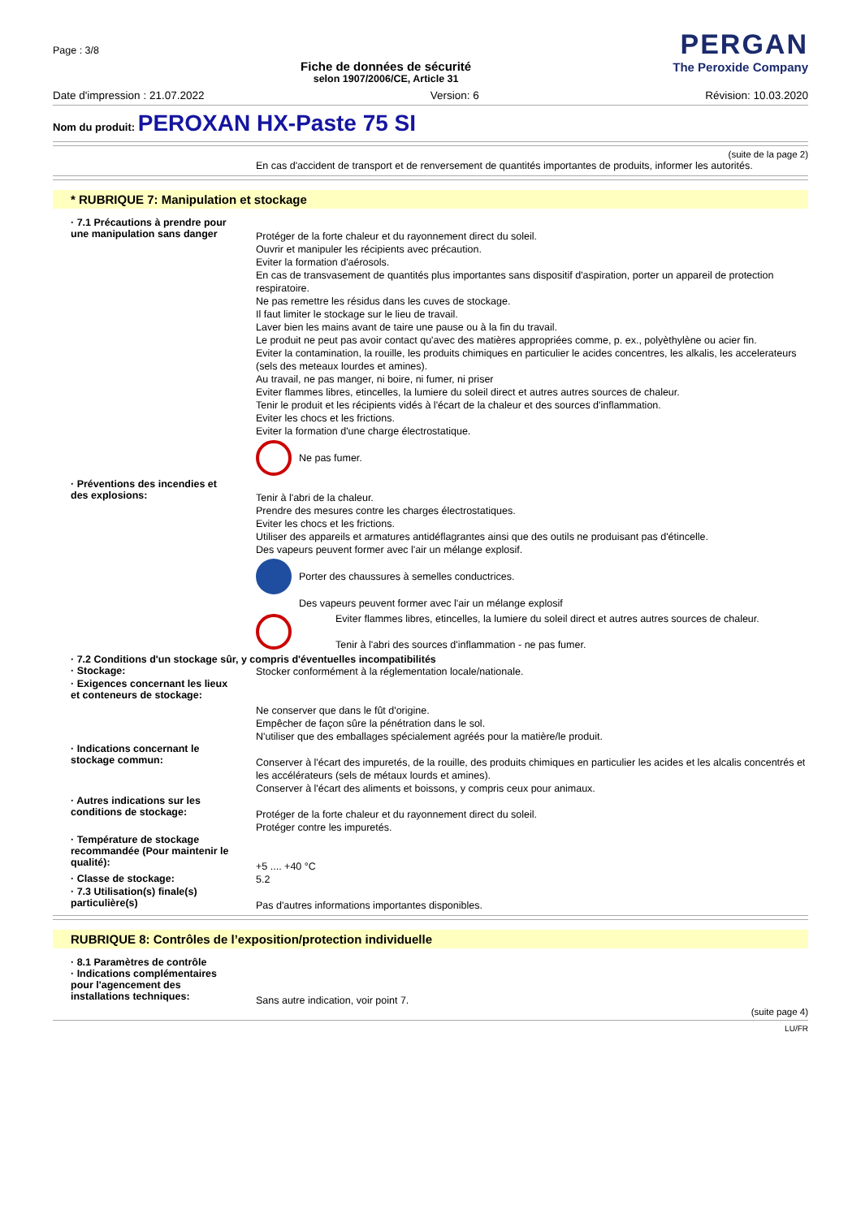Page : 3/8
Fiche de données de sécurité
selon 1907/2006/CE, Article 31
PERGAN
The Peroxide Company
Date d'impression : 21.07.2022 Version: 6 Révision: 10.03.2020
Nom du produit: PEROXAN HX-Paste 75 SI
(suite de la page 2)
En cas d'accident de transport et de renversement de quantités importantes de produits, informer les autorités.
* RUBRIQUE 7: Manipulation et stockage
· 7.1 Précautions à prendre pour une manipulation sans danger
Protéger de la forte chaleur et du rayonnement direct du soleil.
Ouvrir et manipuler les récipients avec précaution.
Eviter la formation d'aérosols.
En cas de transvasement de quantités plus importantes sans dispositif d'aspiration, porter un appareil de protection respiratoire.
Ne pas remettre les résidus dans les cuves de stockage.
Il faut limiter le stockage sur le lieu de travail.
Laver bien les mains avant de taire une pause ou à la fin du travail.
Le produit ne peut pas avoir contact qu'avec des matières appropriées comme, p. ex., polyèthylène ou acier fin.
Eviter la contamination, la rouille, les produits chimiques en particulier le acides concentres, les alkalis, les accelerateurs (sels des meteaux lourdes et amines).
Au travail, ne pas manger, ni boire, ni fumer, ni priser
Eviter flammes libres, etincelles, la lumiere du soleil direct et autres autres sources de chaleur.
Tenir le produit et les récipients vidés à l'écart de la chaleur et des sources d'inflammation.
Eviter les chocs et les frictions.
Eviter la formation d'une charge électrostatique.
Ne pas fumer.
· Préventions des incendies et des explosions:
Tenir à l'abri de la chaleur.
Prendre des mesures contre les charges électrostatiques.
Eviter les chocs et les frictions.
Utiliser des appareils et armatures antidéflagrantes ainsi que des outils ne produisant pas d'étincelle.
Des vapeurs peuvent former avec l'air un mélange explosif.
Porter des chaussures à semelles conductrices.
Des vapeurs peuvent former avec l'air un mélange explosif
Eviter flammes libres, etincelles, la lumiere du soleil direct et autres autres sources de chaleur.
Tenir à l'abri des sources d'inflammation - ne pas fumer.
· 7.2 Conditions d'un stockage sûr, y compris d'éventuelles incompatibilités
· Stockage:
Stocker conformément à la réglementation locale/nationale.
· Exigences concernant les lieux et conteneurs de stockage:
Ne conserver que dans le fût d'origine.
Empêcher de façon sûre la pénétration dans le sol.
N'utiliser que des emballages spécialement agréés pour la matière/le produit.
· Indications concernant le stockage commun:
Conserver à l'écart des impuretés, de la rouille, des produits chimiques en particulier les acides et les alcalis concentrés et les accélérateurs (sels de métaux lourds et amines).
Conserver à l'écart des aliments et boissons, y compris ceux pour animaux.
· Autres indications sur les conditions de stockage:
Protéger de la forte chaleur et du rayonnement direct du soleil.
Protéger contre les impuretés.
· Température de stockage recommandée (Pour maintenir le qualité):
+5 .... +40 °C
· Classe de stockage:
5.2
· 7.3 Utilisation(s) finale(s) particulière(s)
Pas d'autres informations importantes disponibles.
RUBRIQUE 8: Contrôles de l’exposition/protection individuelle
· 8.1 Paramètres de contrôle
· Indications complémentaires pour l'agencement des installations techniques:
Sans autre indication, voir point 7.
(suite page 4)
LU/FR